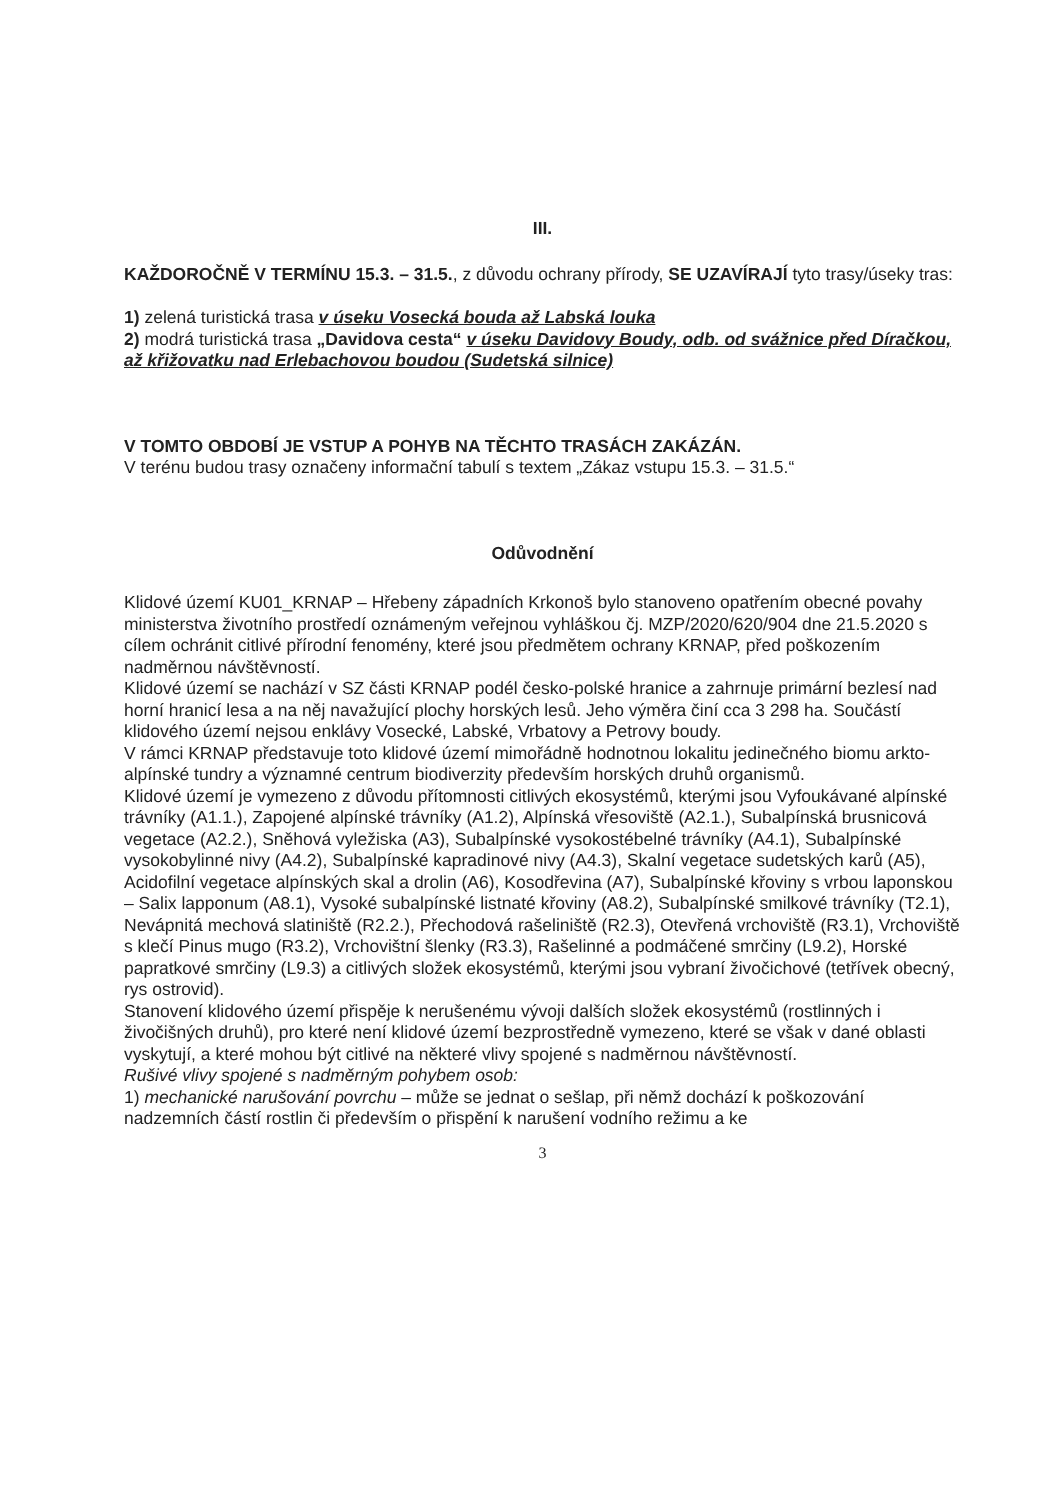III.
KAŽDOROČNĚ V TERMÍNU 15.3. – 31.5., z důvodu ochrany přírody, SE UZAVÍRAJÍ tyto trasy/úseky tras:
1) zelená turistická trasa v úseku Vosecká bouda až Labská louka
2) modrá turistická trasa „Davidova cesta“ v úseku Davidovy Boudy, odb. od svážnice před Díračkou, až křižovatku nad Erlebachovou boudou (Sudetská silnice)
V TOMTO OBDOBÍ JE VSTUP A POHYB NA TĚCHTO TRASÁCH ZAKÁZÁN.
V terénu budou trasy označeny informační tabulí s textem „Zákaz vstupu 15.3. – 31.5.“
Odůvodnění
Klidové území KU01_KRNAP – Hřebeny západních Krkonoš bylo stanoveno opatřením obecné povahy ministerstva životního prostředí oznámeným veřejnou vyhláškou čj. MZP/2020/620/904 dne 21.5.2020 s cílem ochránit citlivé přírodní fenomény, které jsou předmětem ochrany KRNAP, před poškozením nadměrnou návštěvností.
Klidové území se nachází v SZ části KRNAP podél česko-polské hranice a zahrnuje primární bezlesí nad horní hranicí lesa a na něj navažující plochy horských lesů. Jeho výměra činí cca 3 298 ha. Součástí klidového území nejsou enklávy Vosecké, Labské, Vrbatovy a Petrovy boudy.
V rámci KRNAP představuje toto klidové území mimořádně hodnotnou lokalitu jedinečného biomu arkto-alpínské tundry a významné centrum biodiverzity především horských druhů organismů.
Klidové území je vymezeno z důvodu přítomnosti citlivých ekosystémů, kterými jsou Vyfoukávané alpínské trávníky (A1.1.), Zapojené alpínské trávníky (A1.2), Alpínská vřesoviště (A2.1.), Subalpínská brusnicová vegetace (A2.2.), Sněhová vyležiska (A3), Subalpínské vysokostébelné trávníky (A4.1), Subalpínské vysokobylinné nivy (A4.2), Subalpínské kapradinové nivy (A4.3), Skalní vegetace sudetských karů (A5), Acidofilní vegetace alpínských skal a drolin (A6), Kosodřevina (A7), Subalpínské křoviny s vrbou laponskou – Salix lapponum (A8.1), Vysoké subalpínské listnaté křoviny (A8.2), Subalpínské smilkové trávníky (T2.1), Nevápnitá mechová slatiniště (R2.2.), Přechodová rašeliniště (R2.3), Otevřená vrchoviště (R3.1), Vrchoviště s klečí Pinus mugo (R3.2), Vrchovištní šlenky (R3.3), Rašelinné a podmáčené smrčiny (L9.2), Horské papratkové smrčiny (L9.3) a citlivých složek ekosystémů, kterými jsou vybraní živočichové (tetřívek obecný, rys ostrovid).
Stanovení klidového území přispěje k nerušenému vývoji dalších složek ekosystémů (rostlinných i živočišných druhů), pro které není klidové území bezprostředně vymezeno, které se však v dané oblasti vyskytují, a které mohou být citlivé na některé vlivy spojené s nadměrnou návštěvností.
Rušivé vlivy spojené s nadměrným pohybem osob:
1) mechanické narušování povrchu – může se jednat o sešlap, při němž dochází k poškozování nadzemních částí rostlin či především o přispění k narušení vodního režimu a ke
3